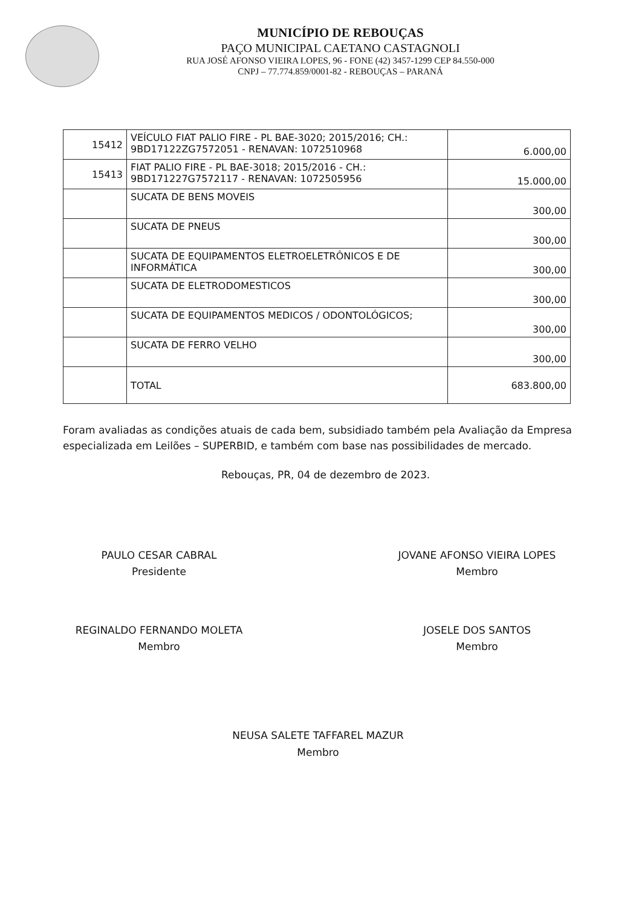MUNICÍPIO DE REBOUÇAS
PAÇO MUNICIPAL CAETANO CASTAGNOLI
RUA JOSÉ AFONSO VIEIRA LOPES, 96 - FONE (42) 3457-1299 CEP 84.550-000
CNPJ – 77.774.859/0001-82 - REBOUÇAS – PARANÁ
| 15412 | VEÍCULO FIAT PALIO FIRE - PL BAE-3020; 2015/2016; CH.: 9BD17122ZG7572051 - RENAVAN: 1072510968 | 6.000,00 |
| 15413 | FIAT PALIO FIRE - PL BAE-3018; 2015/2016 - CH.: 9BD171227G7572117 - RENAVAN: 1072505956 | 15.000,00 |
| | SUCATA DE BENS MOVEIS | 300,00 |
| | SUCATA DE PNEUS | 300,00 |
| | SUCATA DE EQUIPAMENTOS ELETROELETRÔNICOS E DE INFORMÁTICA | 300,00 |
| | SUCATA DE ELETRODOMESTICOS | 300,00 |
| | SUCATA DE EQUIPAMENTOS MEDICOS / ODONTOLÓGICOS; | 300,00 |
| | SUCATA DE FERRO VELHO | 300,00 |
| | TOTAL | 683.800,00 |
Foram avaliadas as condições atuais de cada bem, subsidiado também pela Avaliação da Empresa especializada em Leilões – SUPERBID, e também com base nas possibilidades de mercado.
Rebouças, PR, 04 de dezembro de 2023.
PAULO CESAR CABRAL
Presidente
JOVANE AFONSO VIEIRA LOPES
Membro
REGINALDO FERNANDO MOLETA
Membro
JOSELE DOS SANTOS
Membro
NEUSA SALETE TAFFAREL MAZUR
Membro